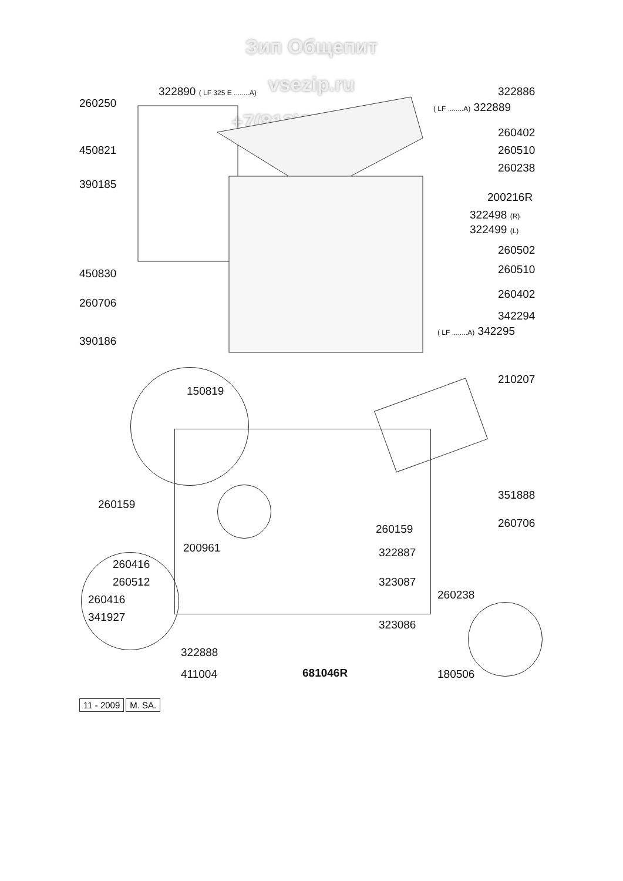Зип Общепит
vsezip.ru
+7(812)987-08-81
322890 ( LF 325 E ........A)
260250
450821
390185
450830
260706
390186
150819
322886
( LF ........A) 322889
260402
260510
260238
200216R
322498 (R)
322499 (L)
260502
260510
260402
342294
( LF ........A) 342295
210207
351888
260706
260159
260159
200961 322887
323087
323086
260416
260512
260416
341927
260238
322888
411004 681046R 180506
11 - 2009 M. SA.